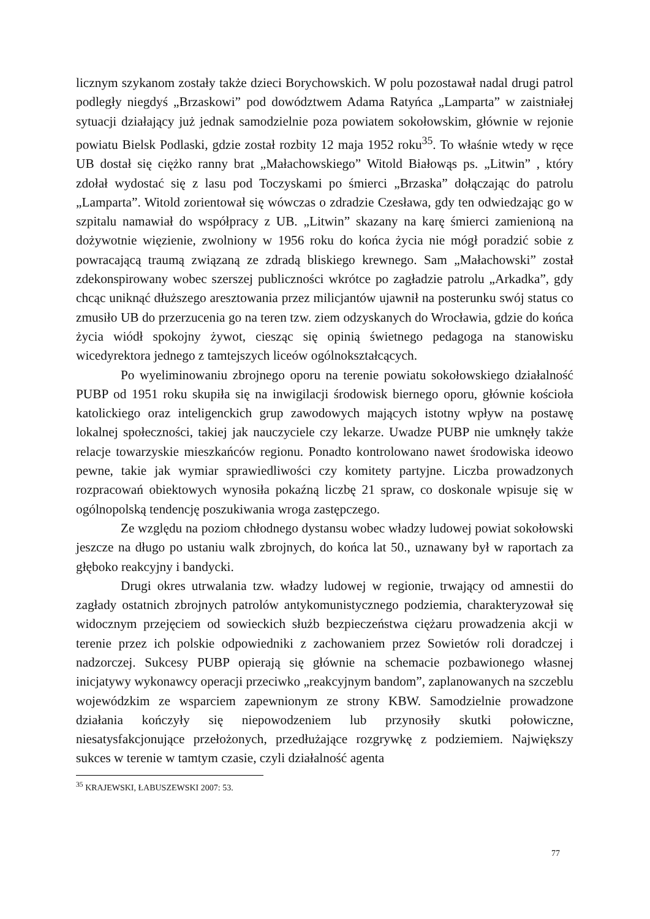licznym szykanom zostały także dzieci Borychowskich. W polu pozostawał nadal drugi patrol podległy niegdyś „Brzaskowi” pod dowództwem Adama Ratyńca „Lamparta” w zaistniałej sytuacji działający już jednak samodzielnie poza powiatem sokołowskim, głównie w rejonie powiatu Bielsk Podlaski, gdzie został rozbity 12 maja 1952 roku<sup>35</sup>. To właśnie wtedy w ręce UB dostał się ciężko ranny brat „Małachowskiego” Witold Białowąs ps. „Litwin” , który zdołał wydostać się z lasu pod Toczyskami po śmierci „Brzaska” dołączając do patrolu „Lamparta”. Witold zorientował się wówczas o zdradzie Czesława, gdy ten odwiedzając go w szpitalu namawiał do współpracy z UB. „Litwin” skazany na karę śmierci zamienioną na dożywotnie więzienie, zwolniony w 1956 roku do końca życia nie mógł poradzić sobie z powracającą traumą związaną ze zdradą bliskiego krewnego. Sam „Małachowski” został zdekonspirowany wobec szerszej publiczności wkrótce po zagładzie patrolu „Arkadka”, gdy chcąc uniknąć dłuższego aresztowania przez milicjantów ujawnił na posterunku swój status co zmusiło UB do przerzucenia go na teren tzw. ziem odzyskanych do Wrocławia, gdzie do końca życia wiódł spokojny żywot, ciesząc się opinią świetnego pedagoga na stanowisku wicedyrektora jednego z tamtejszych liceów ogólnokształcących.
Po wyeliminowaniu zbrojnego oporu na terenie powiatu sokołowskiego działalność PUBP od 1951 roku skupiła się na inwigilacji środowisk biernego oporu, głównie kościoła katolickiego oraz inteligenckich grup zawodowych mających istotny wpływ na postawę lokalnej społeczności, takiej jak nauczyciele czy lekarze. Uwadze PUBP nie umknęły także relacje towarzyskie mieszkańców regionu. Ponadto kontrolowano nawet środowiska ideowo pewne, takie jak wymiar sprawiedliwości czy komitety partyjne. Liczba prowadzonych rozpracowań obiektowych wynosiła pokaźną liczbę 21 spraw, co doskonale wpisuje się w ogólnopolską tendencję poszukiwania wroga zastępczego.
Ze względu na poziom chłodnego dystansu wobec władzy ludowej powiat sokołowski jeszcze na długo po ustaniu walk zbrojnych, do końca lat 50., uznawany był w raportach za głęboko reakcyjny i bandycki.
Drugi okres utrwalania tzw. władzy ludowej w regionie, trwający od amnestii do zagłady ostatnich zbrojnych patrolów antykomunistycznego podziemia, charakteryzował się widocznym przejęciem od sowieckich służb bezpieczeństwa ciężaru prowadzenia akcji w terenie przez ich polskie odpowiedniki z zachowaniem przez Sowietów roli doradczej i nadzorczej. Sukcesy PUBP opierają się głównie na schemacie pozbawionego własnej inicjatywy wykonawcy operacji przeciwko „reakcyjnym bandom”, zaplanowanych na szczeblu wojewódzkim ze wsparciem zapewnionym ze strony KBW. Samodzielnie prowadzone działania kończyły się niepowodzeniem lub przynosiły skutki połowiczne, niesatysfakcjonujące przełożonych, przedłużające rozgrywkę z podziemiem. Największy sukces w terenie w tamtym czasie, czyli działalność agenta
<sup>35</sup> KRAJEWSKI, ŁABUSZEWSKI 2007: 53.
77